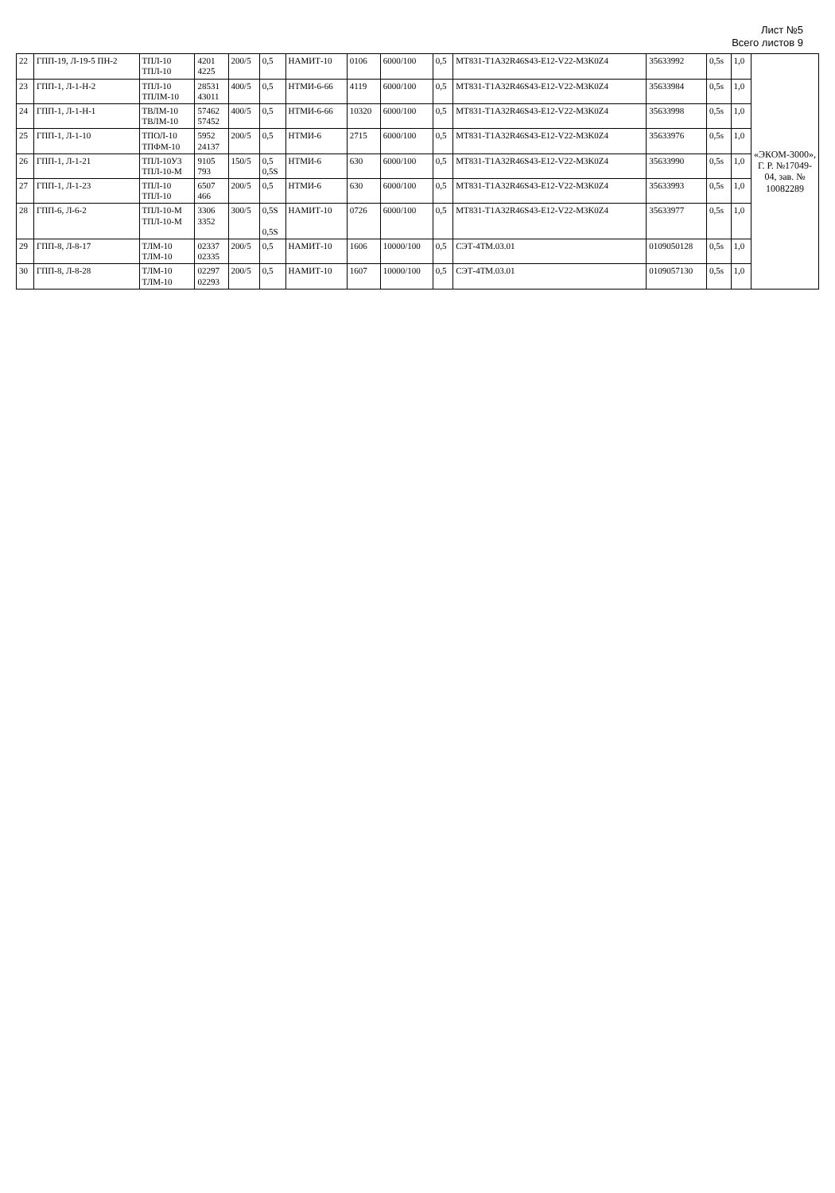Лист №5
Всего листов 9
| 22 | ГПП-19, Л-19-5 ПН-2 | ТПЛ-10 ТПЛ-10 | 4201 4225 | 200/5 | 0,5 | НАМИТ-10 | 0106 | 6000/100 | 0,5 | MT831-T1A32R46S43-E12-V22-M3K0Z4 | 35633992 | 0,5s | 1,0 | «ЭКОМ-3000», Г. Р. №17049-04, зав. № 10082289 |
| 23 | ГПП-1, Л-1-Н-2 | ТПЛ-10 ТПЛМ-10 | 28531 43011 | 400/5 | 0,5 | НТМИ-6-66 | 4119 | 6000/100 | 0,5 | MT831-T1A32R46S43-E12-V22-M3K0Z4 | 35633984 | 0,5s | 1,0 | |
| 24 | ГПП-1, Л-1-Н-1 | ТВЛМ-10 ТВЛМ-10 | 57462 57452 | 400/5 | 0,5 | НТМИ-6-66 | 10320 | 6000/100 | 0,5 | MT831-T1A32R46S43-E12-V22-M3K0Z4 | 35633998 | 0,5s | 1,0 | |
| 25 | ГПП-1, Л-1-10 | ТПОЛ-10 ТПФМ-10 | 5952 24137 | 200/5 | 0,5 | НТМИ-6 | 2715 | 6000/100 | 0,5 | MT831-T1A32R46S43-E12-V22-M3K0Z4 | 35633976 | 0,5s | 1,0 | |
| 26 | ГПП-1, Л-1-21 | ТПЛ-10У3 ТПЛ-10-М | 9105 793 | 150/5 | 0,5 0,5S | НТМИ-6 | 630 | 6000/100 | 0,5 | MT831-T1A32R46S43-E12-V22-M3K0Z4 | 35633990 | 0,5s | 1,0 | |
| 27 | ГПП-1, Л-1-23 | ТПЛ-10 ТПЛ-10 | 6507 466 | 200/5 | 0,5 | НТМИ-6 | 630 | 6000/100 | 0,5 | MT831-T1A32R46S43-E12-V22-M3K0Z4 | 35633993 | 0,5s | 1,0 | |
| 28 | ГПП-6, Л-6-2 | ТПЛ-10-М ТПЛ-10-М | 3306 3352 | 300/5 | 0,5S 0,5S | НАМИТ-10 | 0726 | 6000/100 | 0,5 | MT831-T1A32R46S43-E12-V22-M3K0Z4 | 35633977 | 0,5s | 1,0 | |
| 29 | ГПП-8, Л-8-17 | ТЛМ-10 ТЛМ-10 | 02337 02335 | 200/5 | 0,5 | НАМИТ-10 | 1606 | 10000/100 | 0,5 | СЭТ-4ТМ.03.01 | 0109050128 | 0,5s | 1,0 | |
| 30 | ГПП-8, Л-8-28 | ТЛМ-10 ТЛМ-10 | 02297 02293 | 200/5 | 0,5 | НАМИТ-10 | 1607 | 10000/100 | 0,5 | СЭТ-4ТМ.03.01 | 0109057130 | 0,5s | 1,0 | |